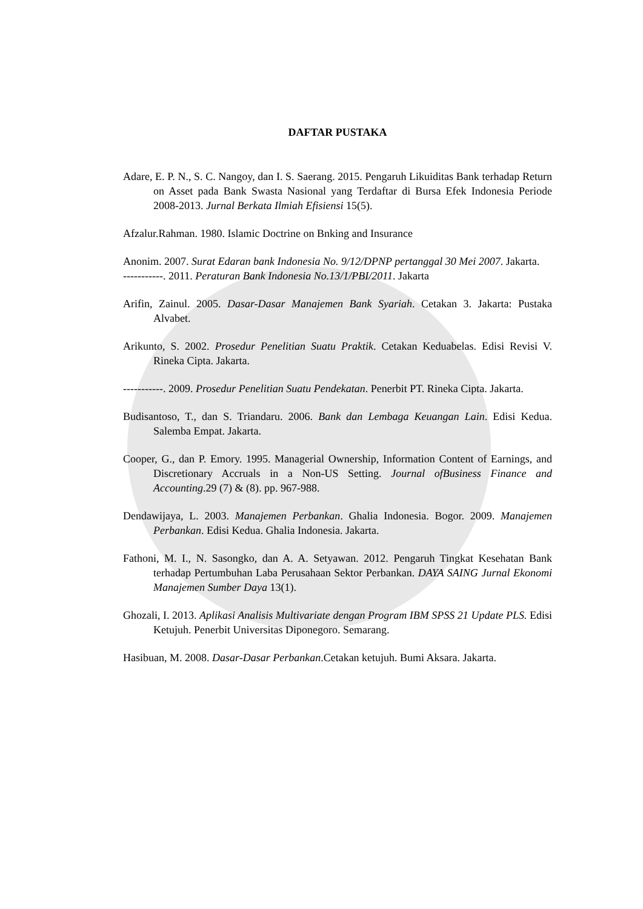DAFTAR PUSTAKA
Adare, E. P. N., S. C. Nangoy, dan I. S. Saerang. 2015. Pengaruh Likuiditas Bank terhadap Return on Asset pada Bank Swasta Nasional yang Terdaftar di Bursa Efek Indonesia Periode 2008-2013. Jurnal Berkata Ilmiah Efisiensi 15(5).
Afzalur.Rahman. 1980. Islamic Doctrine on Bnking and Insurance
Anonim. 2007. Surat Edaran bank Indonesia No. 9/12/DPNP pertanggal 30 Mei 2007. Jakarta.
-----------. 2011. Peraturan Bank Indonesia No.13/1/PBI/2011. Jakarta
Arifin, Zainul. 2005. Dasar-Dasar Manajemen Bank Syariah. Cetakan 3. Jakarta: Pustaka Alvabet.
Arikunto, S. 2002. Prosedur Penelitian Suatu Praktik. Cetakan Keduabelas. Edisi Revisi V. Rineka Cipta. Jakarta.
-----------. 2009. Prosedur Penelitian Suatu Pendekatan. Penerbit PT. Rineka Cipta. Jakarta.
Budisantoso, T., dan S. Triandaru. 2006. Bank dan Lembaga Keuangan Lain. Edisi Kedua. Salemba Empat. Jakarta.
Cooper, G., dan P. Emory. 1995. Managerial Ownership, Information Content of Earnings, and Discretionary Accruals in a Non-US Setting. Journal ofBusiness Finance and Accounting.29 (7) & (8). pp. 967-988.
Dendawijaya, L. 2003. Manajemen Perbankan. Ghalia Indonesia. Bogor. 2009. Manajemen Perbankan. Edisi Kedua. Ghalia Indonesia. Jakarta.
Fathoni, M. I., N. Sasongko, dan A. A. Setyawan. 2012. Pengaruh Tingkat Kesehatan Bank terhadap Pertumbuhan Laba Perusahaan Sektor Perbankan. DAYA SAING Jurnal Ekonomi Manajemen Sumber Daya 13(1).
Ghozali, I. 2013. Aplikasi Analisis Multivariate dengan Program IBM SPSS 21 Update PLS. Edisi Ketujuh. Penerbit Universitas Diponegoro. Semarang.
Hasibuan, M. 2008. Dasar-Dasar Perbankan.Cetakan ketujuh. Bumi Aksara. Jakarta.